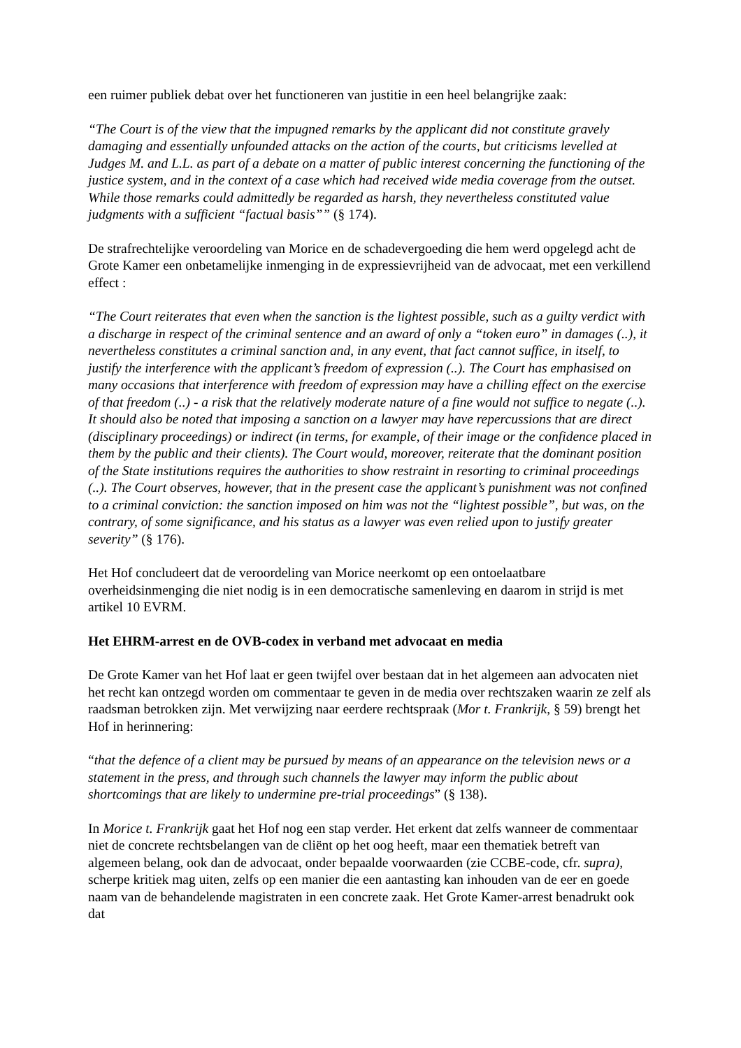een ruimer publiek debat over het functioneren van justitie in een heel belangrijke zaak:
“The Court is of the view that the impugned remarks by the applicant did not constitute gravely damaging and essentially unfounded attacks on the action of the courts, but criticisms levelled at Judges M. and L.L. as part of a debate on a matter of public interest concerning the functioning of the justice system, and in the context of a case which had received wide media coverage from the outset. While those remarks could admittedly be regarded as harsh, they nevertheless constituted value judgments with a sufficient “factual basis”” (§ 174).
De strafrechtelijke veroordeling van Morice en de schadevergoeding die hem werd opgelegd acht de Grote Kamer een onbetamelijke inmenging in de expressievrijheid van de advocaat, met een verkillend effect :
“The Court reiterates that even when the sanction is the lightest possible, such as a guilty verdict with a discharge in respect of the criminal sentence and an award of only a “token euro” in damages (..), it nevertheless constitutes a criminal sanction and, in any event, that fact cannot suffice, in itself, to justify the interference with the applicant’s freedom of expression (..). The Court has emphasised on many occasions that interference with freedom of expression may have a chilling effect on the exercise of that freedom (..) - a risk that the relatively moderate nature of a fine would not suffice to negate (..). It should also be noted that imposing a sanction on a lawyer may have repercussions that are direct (disciplinary proceedings) or indirect (in terms, for example, of their image or the confidence placed in them by the public and their clients). The Court would, moreover, reiterate that the dominant position of the State institutions requires the authorities to show restraint in resorting to criminal proceedings (..). The Court observes, however, that in the present case the applicant’s punishment was not confined to a criminal conviction: the sanction imposed on him was not the “lightest possible”, but was, on the contrary, of some significance, and his status as a lawyer was even relied upon to justify greater severity” (§ 176).
Het Hof concludeert dat de veroordeling van Morice neerkomt op een ontoelaatbare overheidsinmenging die niet nodig is in een democratische samenleving en daarom in strijd is met artikel 10 EVRM.
Het EHRM-arrest en de OVB-codex in verband met advocaat en media
De Grote Kamer van het Hof laat er geen twijfel over bestaan dat in het algemeen aan advocaten niet het recht kan ontzegd worden om commentaar te geven in de media over rechtszaken waarin ze zelf als raadsman betrokken zijn. Met verwijzing naar eerdere rechtspraak (Mor t. Frankrijk, § 59) brengt het Hof in herinnering:
“that the defence of a client may be pursued by means of an appearance on the television news or a statement in the press, and through such channels the lawyer may inform the public about shortcomings that are likely to undermine pre-trial proceedings” (§ 138).
In Morice t. Frankrijk gaat het Hof nog een stap verder. Het erkent dat zelfs wanneer de commentaar niet de concrete rechtsbelangen van de cliënt op het oog heeft, maar een thematiek betreft van algemeen belang, ook dan de advocaat, onder bepaalde voorwaarden (zie CCBE-code, cfr. supra), scherpe kritiek mag uiten, zelfs op een manier die een aantasting kan inhouden van de eer en goede naam van de behandelende magistraten in een concrete zaak. Het Grote Kamer-arrest benadrukt ook dat